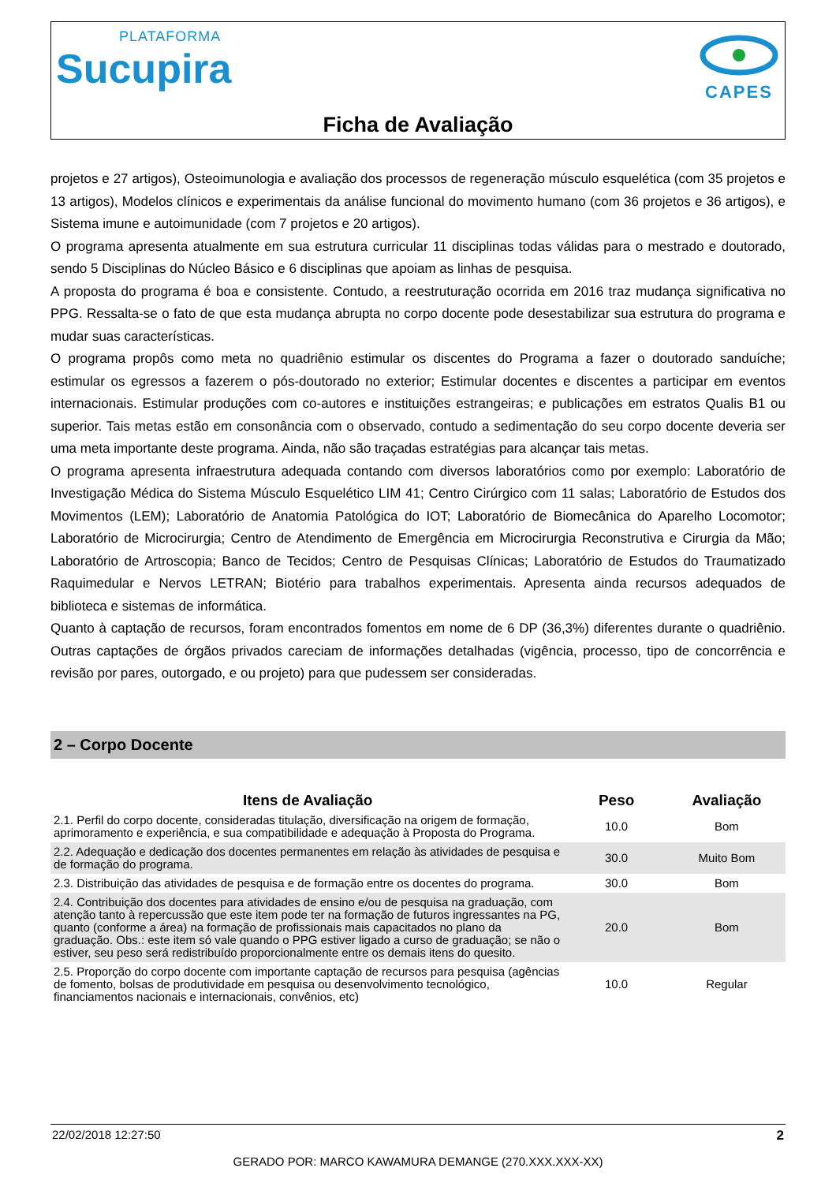PLATAFORMA
Sucupira
CAPES
Ficha de Avaliação
projetos e 27 artigos), Osteoimunologia e avaliação dos processos de regeneração músculo esquelética (com 35 projetos e 13 artigos), Modelos clínicos e experimentais da análise funcional do movimento humano (com 36 projetos e 36 artigos), e Sistema imune e autoimunidade (com 7 projetos e 20 artigos).
O programa apresenta atualmente em sua estrutura curricular 11 disciplinas todas válidas para o mestrado e doutorado, sendo 5 Disciplinas do Núcleo Básico e 6 disciplinas que apoiam as linhas de pesquisa.
A proposta do programa é boa e consistente. Contudo, a reestruturação ocorrida em 2016 traz mudança significativa no PPG. Ressalta-se o fato de que esta mudança abrupta no corpo docente pode desestabilizar sua estrutura do programa e mudar suas características.
O programa propôs como meta no quadriênio estimular os discentes do Programa a fazer o doutorado sanduíche; estimular os egressos a fazerem o pós-doutorado no exterior; Estimular docentes e discentes a participar em eventos internacionais. Estimular produções com co-autores e instituições estrangeiras; e publicações em estratos Qualis B1 ou superior. Tais metas estão em consonância com o observado, contudo a sedimentação do seu corpo docente deveria ser uma meta importante deste programa. Ainda, não são traçadas estratégias para alcançar tais metas.
O programa apresenta infraestrutura adequada contando com diversos laboratórios como por exemplo: Laboratório de Investigação Médica do Sistema Músculo Esquelético LIM 41; Centro Cirúrgico com 11 salas; Laboratório de Estudos dos Movimentos (LEM); Laboratório de Anatomia Patológica do IOT; Laboratório de Biomecânica do Aparelho Locomotor; Laboratório de Microcirurgia; Centro de Atendimento de Emergência em Microcirurgia Reconstrutiva e Cirurgia da Mão; Laboratório de Artroscopia; Banco de Tecidos; Centro de Pesquisas Clínicas; Laboratório de Estudos do Traumatizado Raquimedular e Nervos LETRAN; Biotério para trabalhos experimentais. Apresenta ainda recursos adequados de biblioteca e sistemas de informática.
Quanto à captação de recursos, foram encontrados fomentos em nome de 6 DP (36,3%) diferentes durante o quadriênio. Outras captações de órgãos privados careciam de informações detalhadas (vigência, processo, tipo de concorrência e revisão por pares, outorgado, e ou projeto) para que pudessem ser consideradas.
2 – Corpo Docente
| Itens de Avaliação | Peso | Avaliação |
| --- | --- | --- |
| 2.1. Perfil do corpo docente, consideradas titulação, diversificação na origem de formação, aprimoramento e experiência, e sua compatibilidade e adequação à Proposta do Programa. | 10.0 | Bom |
| 2.2. Adequação e dedicação dos docentes permanentes em relação às atividades de pesquisa e de formação do programa. | 30.0 | Muito Bom |
| 2.3. Distribuição das atividades de pesquisa e de formação entre os docentes do programa. | 30.0 | Bom |
| 2.4. Contribuição dos docentes para atividades de ensino e/ou de pesquisa na graduação, com atenção tanto à repercussão que este item pode ter na formação de futuros ingressantes na PG, quanto (conforme a área) na formação de profissionais mais capacitados no plano da graduação. Obs.: este item só vale quando o PPG estiver ligado a curso de graduação; se não o estiver, seu peso será redistribuído proporcionalmente entre os demais itens do quesito. | 20.0 | Bom |
| 2.5. Proporção do corpo docente com importante captação de recursos para pesquisa (agências de fomento, bolsas de produtividade em pesquisa ou desenvolvimento tecnológico, financiamentos nacionais e internacionais, convênios, etc) | 10.0 | Regular |
22/02/2018 12:27:50 2
GERADO POR: MARCO KAWAMURA DEMANGE (270.XXX.XXX-XX)